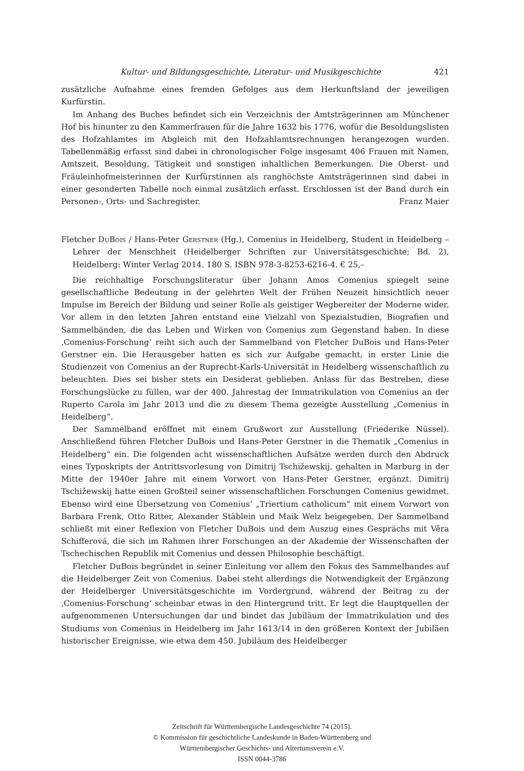Kultur- und Bildungsgeschichte, Literatur- und Musikgeschichte 421
zusätzliche Aufnahme eines fremden Gefolges aus dem Herkunftsland der jeweiligen Kurfürstin.
Im Anhang des Buches befindet sich ein Verzeichnis der Amtsträgerinnen am Münchener Hof bis hinunter zu den Kammerfrauen für die Jahre 1632 bis 1776, wofür die Besoldungslisten des Hofzahlamtes im Abgleich mit den Hofzahlamtsrechnungen herangezogen wurden. Tabellenmäßig erfasst sind dabei in chronologischer Folge insgesamt 406 Frauen mit Namen, Amtszeit, Besoldung, Tätigkeit und sonstigen inhaltlichen Bemerkungen. Die Oberst- und Fräuleinhofmeisterinnen der Kurfürstinnen als ranghöchste Amtsträgerinnen sind dabei in einer gesonderten Tabelle noch einmal zusätzlich erfasst. Erschlossen ist der Band durch ein Personen-, Orts- und Sachregister. Franz Maier
Fletcher DuBois / Hans-Peter Gerstner (Hg.), Comenius in Heidelberg, Student in Heidelberg – Lehrer der Menschheit (Heidelberger Schriften zur Universitätsgeschichte; Bd. 2), Heidelberg: Winter Verlag 2014. 180 S. ISBN 978-3-8253-6216-4. € 25,–
Die reichhaltige Forschungsliteratur über Johann Amos Comenius spiegelt seine gesellschaftliche Bedeutung in der gelehrten Welt der Frühen Neuzeit hinsichtlich neuer Impulse im Bereich der Bildung und seiner Rolle als geistiger Wegbereiter der Moderne wider. Vor allem in den letzten Jahren entstand eine Vielzahl von Spezialstudien, Biografien und Sammelbänden, die das Leben und Wirken von Comenius zum Gegenstand haben. In diese ‚Comenius-Forschung‘ reiht sich auch der Sammelband von Fletcher DuBois und Hans-Peter Gerstner ein. Die Herausgeber hatten es sich zur Aufgabe gemacht, in erster Linie die Studienzeit von Comenius an der Ruprecht-Karls-Universität in Heidelberg wissenschaftlich zu beleuchten. Dies sei bisher stets ein Desiderat geblieben. Anlass für das Bestreben, diese Forschungslücke zu füllen, war der 400. Jahrestag der Immatrikulation von Comenius an der Ruperto Carola im Jahr 2013 und die zu diesem Thema gezeigte Ausstellung „Comenius in Heidelberg“.
Der Sammelband eröffnet mit einem Grußwort zur Ausstellung (Friederike Nüssel). Anschließend führen Fletcher DuBois und Hans-Peter Gerstner in die Thematik „Comenius in Heidelberg“ ein. Die folgenden acht wissenschaftlichen Aufsätze werden durch den Abdruck eines Typoskripts der Antrittsvorlesung von Dimitrij Tschižewskij, gehalten in Marburg in der Mitte der 1940er Jahre mit einem Vorwort von Hans-Peter Gerstner, ergänzt. Dimitrij Tschižewskij hatte einen Großteil seiner wissenschaftlichen Forschungen Comenius gewidmet. Ebenso wird eine Übersetzung von Comenius’ „Triertium catholicum“ mit einem Vorwort von Barbara Frenk, Otto Ritter, Alexander Stäblein und Maik Welz beigegeben. Der Sammelband schließt mit einer Reflexion von Fletcher DuBois und dem Auszug eines Gesprächs mit Věra Schifferová, die sich im Rahmen ihrer Forschungen an der Akademie der Wissenschaften der Tschechischen Republik mit Comenius und dessen Philosophie beschäftigt.
Fletcher DuBois begründet in seiner Einleitung vor allem den Fokus des Sammelbandes auf die Heidelberger Zeit von Comenius. Dabei steht allerdings die Notwendigkeit der Ergänzung der Heidelberger Universitätsgeschichte im Vordergrund, während der Beitrag zu der ‚Comenius-Forschung‘ scheinbar etwas in den Hintergrund tritt. Er legt die Hauptquellen der aufgenommenen Untersuchungen dar und bindet das Jubiläum der Immatrikulation und des Studiums von Comenius in Heidelberg im Jahr 1613/14 in den größeren Kontext der Jubiläen historischer Ereignisse, wie etwa dem 450. Jubiläum des Heidelberger
Zeitschrift für Württembergische Landesgeschichte 74 (2015).
© Kommission für geschichtliche Landeskunde in Baden-Württemberg und
Württembergischer Geschichts- und Altertumsverein e.V.
ISSN 0044-3786